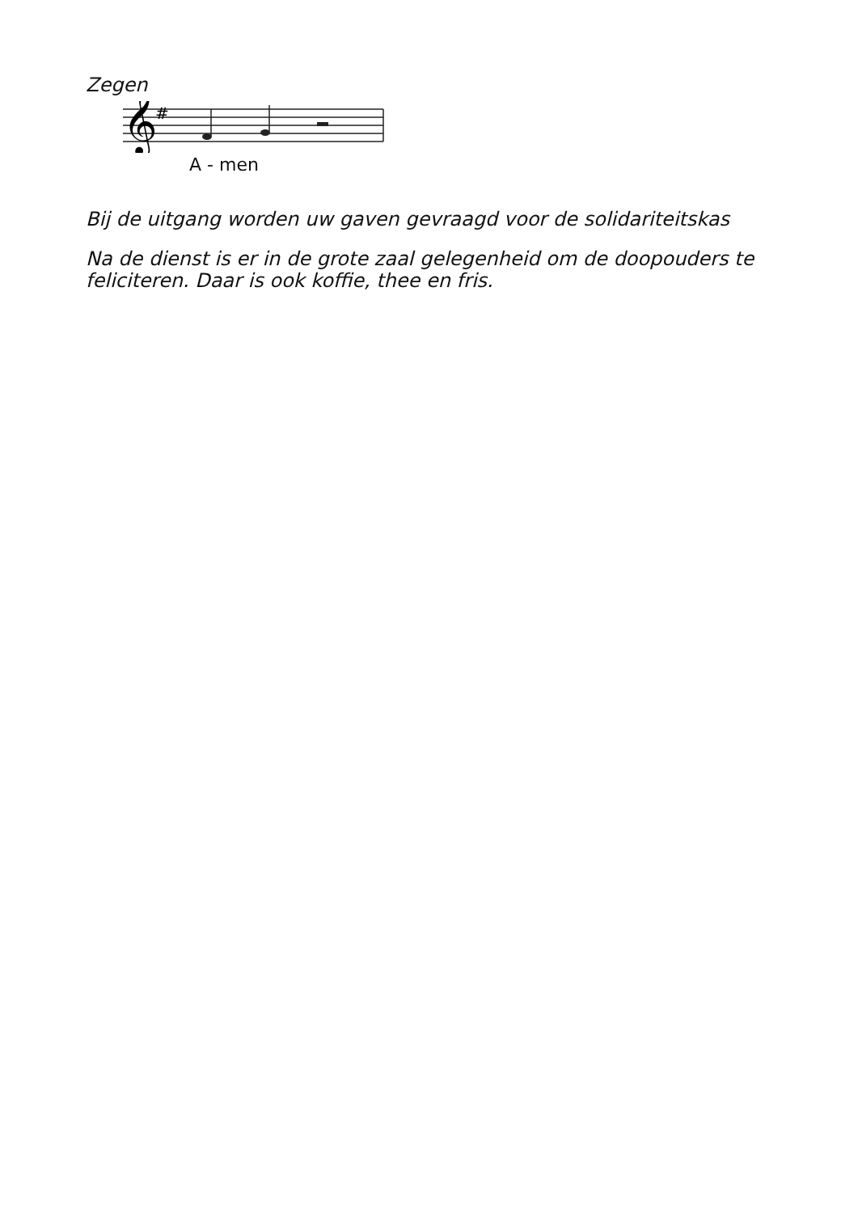Zegen
𝄞
#
A - men
Bij de uitgang worden uw gaven gevraagd voor de solidariteitskas
Na de dienst is er in de grote zaal gelegenheid om de doopouders te feliciteren. Daar is ook koffie, thee en fris.